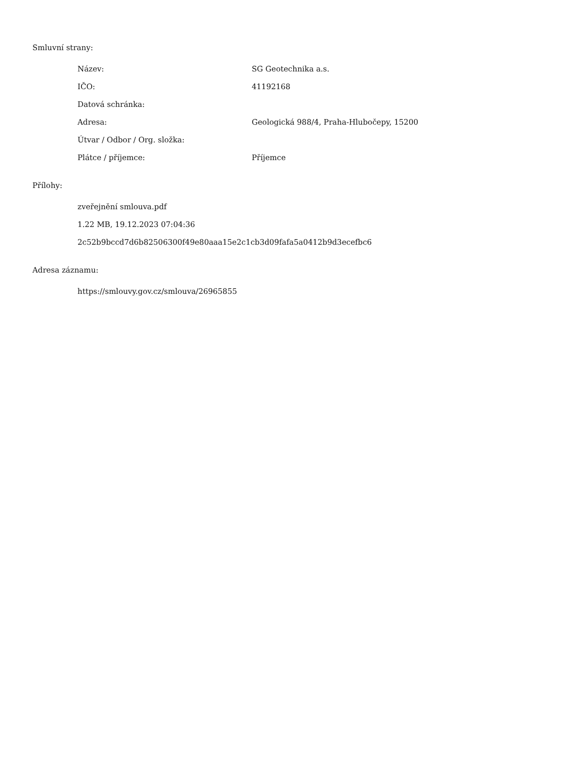Smluvní strany:
| Název: | SG Geotechnika a.s. |
| IČO: | 41192168 |
| Datová schránka: | |
| Adresa: | Geologická 988/4, Praha-Hlubočepy, 15200 |
| Útvar / Odbor / Org. složka: | |
| Plátce / příjemce: | Příjemce |
Přílohy:
zveřejnění smlouva.pdf
1.22 MB, 19.12.2023 07:04:36
2c52b9bccd7d6b82506300f49e80aaa15e2c1cb3d09fafa5a0412b9d3ecefbc6
Adresa záznamu:
https://smlouvy.gov.cz/smlouva/26965855